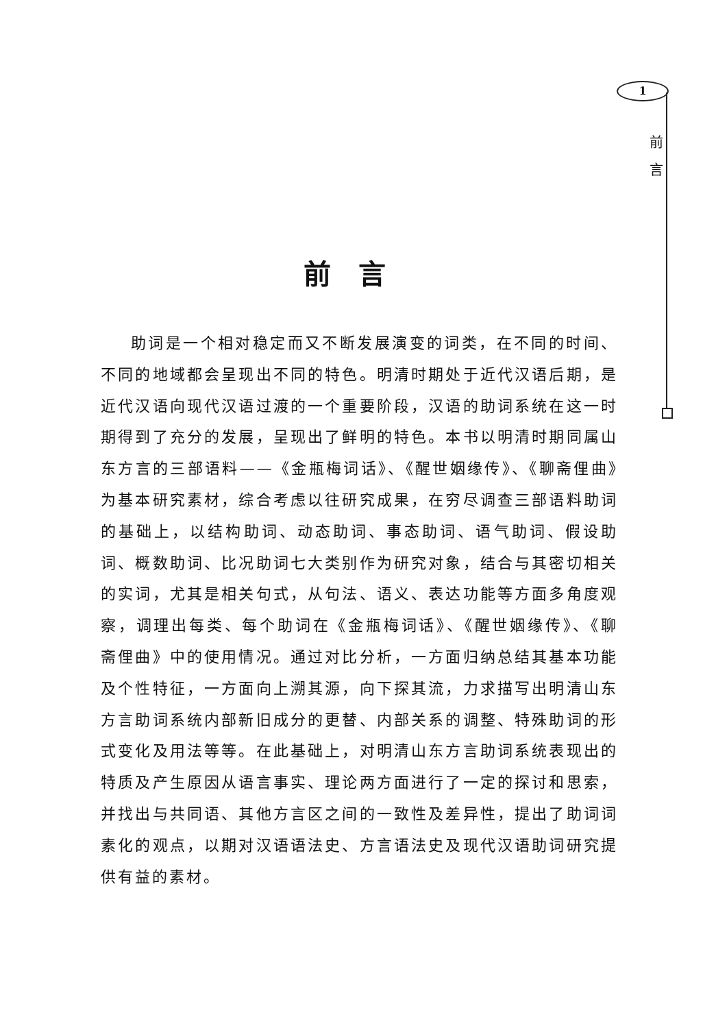1
前
言
前言
助词是一个相对稳定而又不断发展演变的词类，在不同的时间、不同的地域都会呈现出不同的特色。明清时期处于近代汉语后期，是近代汉语向现代汉语过渡的一个重要阶段，汉语的助词系统在这一时期得到了充分的发展，呈现出了鲜明的特色。本书以明清时期同属山东方言的三部语料——《金瓶梅词话》、《醒世姻缘传》、《聊斋俚曲》为基本研究素材，综合考虑以往研究成果，在穷尽调查三部语料助词的基础上，以结构助词、动态助词、事态助词、语气助词、假设助词、概数助词、比况助词七大类别作为研究对象，结合与其密切相关的实词，尤其是相关句式，从句法、语义、表达功能等方面多角度观察，调理出每类、每个助词在《金瓶梅词话》、《醒世姻缘传》、《聊斋俚曲》中的使用情况。通过对比分析，一方面归纳总结其基本功能及个性特征，一方面向上溯其源，向下探其流，力求描写出明清山东方言助词系统内部新旧成分的更替、内部关系的调整、特殊助词的形式变化及用法等等。在此基础上，对明清山东方言助词系统表现出的特质及产生原因从语言事实、理论两方面进行了一定的探讨和思索，并找出与共同语、其他方言区之间的一致性及差异性，提出了助词词素化的观点，以期对汉语语法史、方言语法史及现代汉语助词研究提供有益的素材。